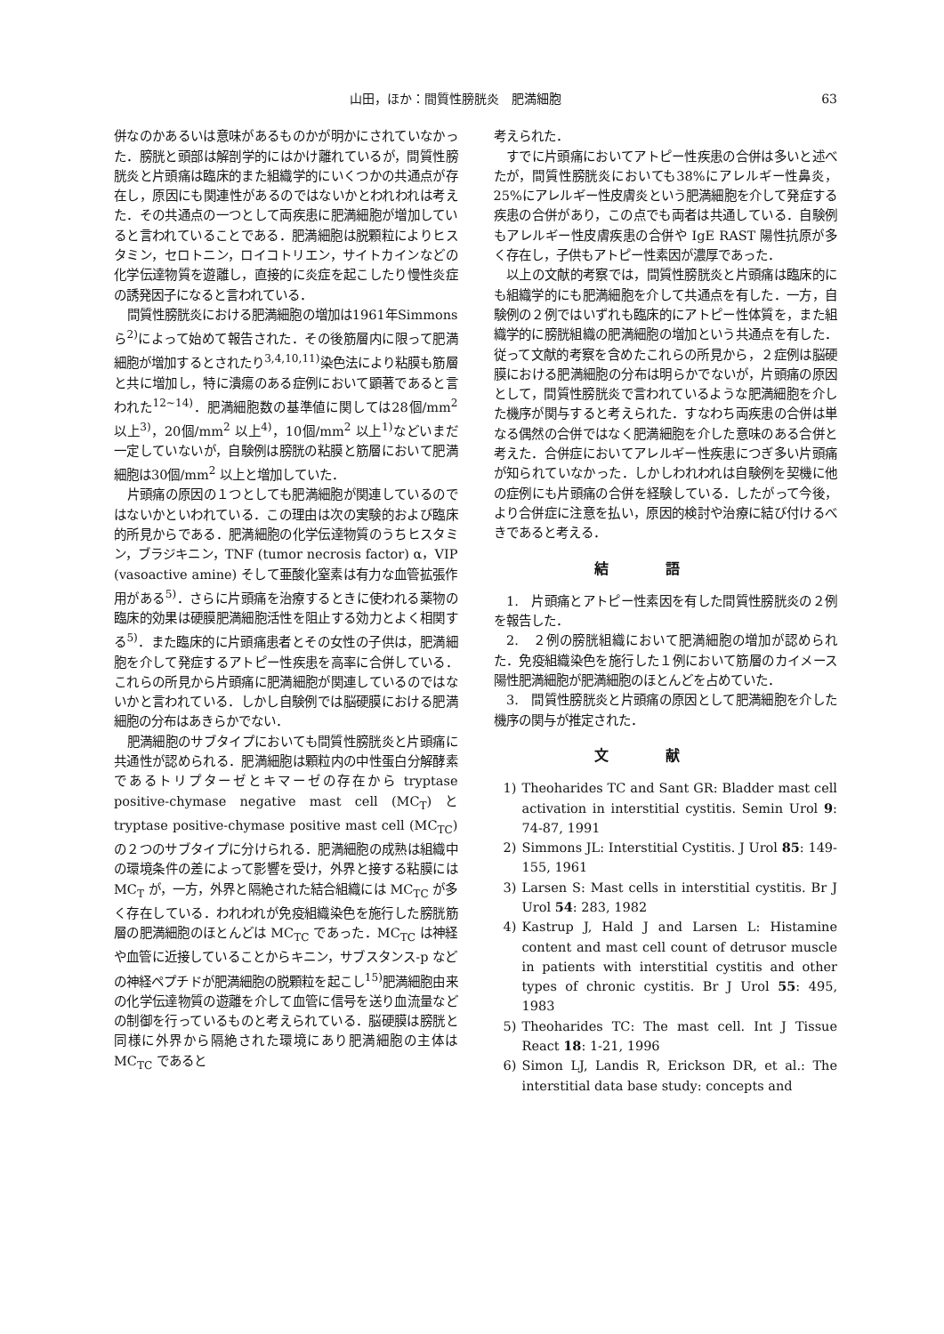山田，ほか：間質性膀胱炎　肥満細胞 63
併なのかあるいは意味があるものかが明かにされていなかった．膀胱と頭部は解剖学的にはかけ離れているが，間質性膀胱炎と片頭痛は臨床的また組織学的にいくつかの共通点が存在し，原因にも関連性があるのではないかとわれわれは考えた．その共通点の一つとして両疾患に肥満細胞が増加していると言われていることである．肥満細胞は脱顆粒によりヒスタミン，セロトニン，ロイコトリエン，サイトカインなどの化学伝達物質を遊離し，直接的に炎症を起こしたり慢性炎症の誘発因子になると言われている．
間質性膀胱炎における肥満細胞の増加は1961年Simmons ら<sup>2)</sup>によって始めて報告された．その後筋層内に限って肥満細胞が増加するとされたり<sup>3,4,10,11)</sup>染色法により粘膜も筋層と共に増加し，特に潰瘍のある症例において顕著であると言われた<sup>12~14)</sup>．肥満細胞数の基準値に関しては28個/mm<sup>2</sup> 以上<sup>3)</sup>，20個/mm<sup>2</sup> 以上<sup>4)</sup>，10個/mm<sup>2</sup> 以上<sup>1)</sup>などいまだ一定していないが，自験例は膀胱の粘膜と筋層において肥満細胞は30個/mm<sup>2</sup> 以上と増加していた．
片頭痛の原因の１つとしても肥満細胞が関連しているのではないかといわれている．この理由は次の実験的および臨床的所見からである．肥満細胞の化学伝達物質のうちヒスタミン，ブラジキニン，TNF (tumor necrosis factor) α，VIP (vasoactive amine) そして亜酸化窒素は有力な血管拡張作用がある<sup>5)</sup>．さらに片頭痛を治療するときに使われる薬物の臨床的効果は硬膜肥満細胞活性を阻止する効力とよく相関する<sup>5)</sup>．また臨床的に片頭痛患者とその女性の子供は，肥満細胞を介して発症するアトピー性疾患を高率に合併している．これらの所見から片頭痛に肥満細胞が関連しているのではないかと言われている．しかし自験例では脳硬膜における肥満細胞の分布はあきらかでない．
肥満細胞のサブタイプにおいても間質性膀胱炎と片頭痛に共通性が認められる．肥満細胞は顆粒内の中性蛋白分解酵素であるトリプターゼとキマーゼの存在から tryptase positive-chymase negative mast cell (MC<sub>T</sub>) と tryptase positive-chymase positive mast cell (MC<sub>TC</sub>) の２つのサブタイプに分けられる．肥満細胞の成熟は組織中の環境条件の差によって影響を受け，外界と接する粘膜には MC<sub>T</sub> が，一方，外界と隔絶された結合組織には MC<sub>TC</sub> が多く存在している．われわれが免疫組織染色を施行した膀胱筋層の肥満細胞のほとんどは MC<sub>TC</sub> であった．MC<sub>TC</sub> は神経や血管に近接していることからキニン，サブスタンス-p などの神経ペプチドが肥満細胞の脱顆粒を起こし<sup>15)</sup>肥満細胞由来の化学伝達物質の遊離を介して血管に信号を送り血流量などの制御を行っているものと考えられている．脳硬膜は膀胱と同様に外界から隔絶された環境にあり肥満細胞の主体は MC<sub>TC</sub> であると
考えられた．
すでに片頭痛においてアトピー性疾患の合併は多いと述べたが，間質性膀胱炎においても38%にアレルギー性鼻炎，25%にアレルギー性皮膚炎という肥満細胞を介して発症する疾患の合併があり，この点でも両者は共通している．自験例もアレルギー性皮膚疾患の合併や IgE RAST 陽性抗原が多く存在し，子供もアトピー性素因が濃厚であった．
以上の文献的考察では，間質性膀胱炎と片頭痛は臨床的にも組織学的にも肥満細胞を介して共通点を有した．一方，自験例の２例ではいずれも臨床的にアトピー性体質を，また組織学的に膀胱組織の肥満細胞の増加という共通点を有した．従って文献的考察を含めたこれらの所見から，２症例は脳硬膜における肥満細胞の分布は明らかでないが，片頭痛の原因として，間質性膀胱炎で言われているような肥満細胞を介した機序が関与すると考えられた．すなわち両疾患の合併は単なる偶然の合併ではなく肥満細胞を介した意味のある合併と考えた．合併症においてアレルギー性疾患につぎ多い片頭痛が知られていなかった．しかしわれわれは自験例を契機に他の症例にも片頭痛の合併を経験している．したがって今後，より合併症に注意を払い，原因的検討や治療に結び付けるべきであると考える．
結語
1.　片頭痛とアトピー性素因を有した間質性膀胱炎の２例を報告した．
2.　２例の膀胱組織において肥満細胞の増加が認められた．免疫組織染色を施行した１例において筋層のカイメース陽性肥満細胞が肥満細胞のほとんどを占めていた．
3.　間質性膀胱炎と片頭痛の原因として肥満細胞を介した機序の関与が推定された．
文献
1) Theoharides TC and Sant GR: Bladder mast cell activation in interstitial cystitis. Semin Urol 9: 74-87, 1991
2) Simmons JL: Interstitial Cystitis. J Urol 85: 149-155, 1961
3) Larsen S: Mast cells in interstitial cystitis. Br J Urol 54: 283, 1982
4) Kastrup J, Hald J and Larsen L: Histamine content and mast cell count of detrusor muscle in patients with interstitial cystitis and other types of chronic cystitis. Br J Urol 55: 495, 1983
5) Theoharides TC: The mast cell. Int J Tissue React 18: 1-21, 1996
6) Simon LJ, Landis R, Erickson DR, et al.: The interstitial data base study: concepts and